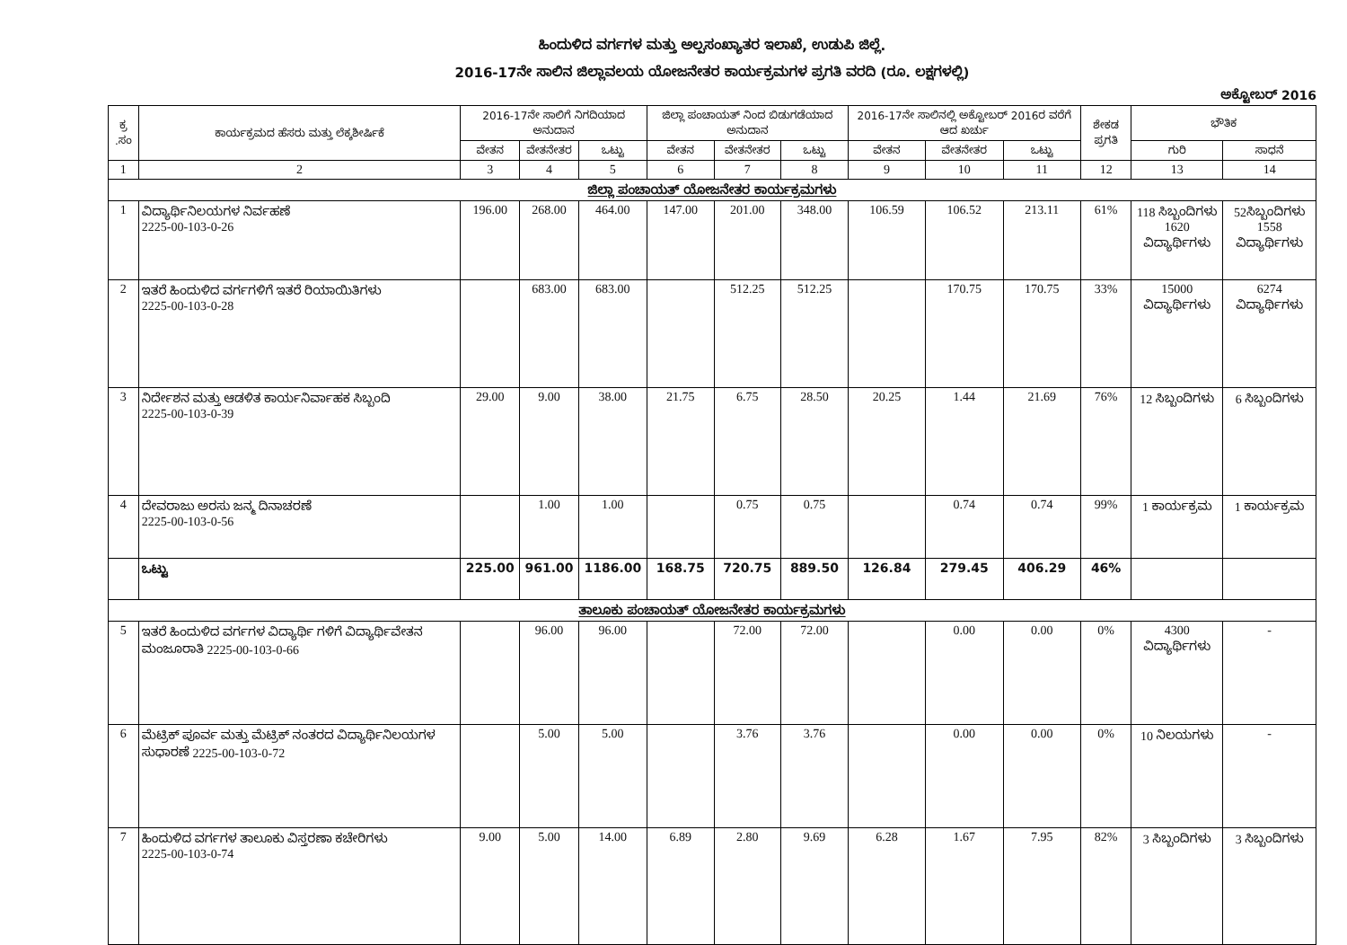ಹಿಂದುಳಿದ ವರ್ಗಗಳ ಮತ್ತು ಅಲ್ಪಸಂಖ್ಯಾತರ ಇಲಾಖೆ, ಉಡುಪಿ ಜಿಲ್ಲೆ.
2016-17ನೇ ಸಾಲಿನ ಜಿಲ್ಲಾವಲಯ ಯೋಜನೇತರ ಕಾರ್ಯಕ್ರಮಗಳ ಪ್ರಗತಿ ವರದಿ (ರೂ. ಲಕ್ಷಗಳಲ್ಲಿ)
ಅಕ್ಟೋಬರ್ 2016
| ಕ್ರ .ಸಂ | ಕಾರ್ಯಕ್ರಮದ ಹೆಸರು ಮತ್ತು ಲೆಕ್ಕಶೀರ್ಷಿಕೆ | 2016-17ನೇ ಸಾಲಿಗೆ ನಿಗದಿಯಾದ ಅನುದಾನ | | | ಜಿಲ್ಲಾ ಪಂಚಾಯತ್ ನಿಂದ ಬಿಡುಗಡೆಯಾದ ಅನುದಾನ | | | 2016-17ನೇ ಸಾಲಿನಲ್ಲಿ ಅಕ್ಟೋಬರ್ 2016ರ ವರೆಗೆ ಆದ ಖರ್ಚು | | | ಶೇಕಡ ಪ್ರಗತಿ | ಭೌತಿಕ | |
| --- | --- | --- | --- | --- | --- | --- | --- | --- | --- | --- | --- | --- | --- |
| | | ವೇತನ | ವೇತನೇತರ | ಒಟ್ಟು | ವೇತನ | ವೇತನೇತರ | ಒಟ್ಟು | ವೇತನ | ವೇತನೇತರ | ಒಟ್ಟು | | ಗುರಿ | ಸಾಧನೆ |
| 1 | 2 | 3 | 4 | 5 | 6 | 7 | 8 | 9 | 10 | 11 | 12 | 13 | 14 |
| ಜಿಲ್ಲಾ ಪಂಚಾಯತ್ ಯೋಜನೇತರ ಕಾರ್ಯಕ್ರಮಗಳು | | | | | | | | | | | | | |
| 1 | ವಿದ್ಯಾರ್ಥಿನಿಲಯಗಳ ನಿರ್ವಹಣೆ 2225-00-103-0-26 | 196.00 | 268.00 | 464.00 | 147.00 | 201.00 | 348.00 | 106.59 | 106.52 | 213.11 | 61% | 118 ಸಿಬ್ಬಂದಿಗಳು 1620 ವಿದ್ಯಾರ್ಥಿಗಳು | 52ಸಿಬ್ಬಂದಿಗಳು 1558 ವಿದ್ಯಾರ್ಥಿಗಳು |
| 2 | ಇತರೆ ಹಿಂದುಳಿದ ವರ್ಗಗಳಿಗೆ ಇತರೆ ರಿಯಾಯಿತಿಗಳು 2225-00-103-0-28 | | 683.00 | 683.00 | | 512.25 | 512.25 | | 170.75 | 170.75 | 33% | 15000 ವಿದ್ಯಾರ್ಥಿಗಳು | 6274 ವಿದ್ಯಾರ್ಥಿಗಳು |
| 3 | ನಿರ್ದೇಶನ ಮತ್ತು ಆಡಳಿತ ಕಾರ್ಯನಿರ್ವಾಹಕ ಸಿಬ್ಬಂದಿ 2225-00-103-0-39 | 29.00 | 9.00 | 38.00 | 21.75 | 6.75 | 28.50 | 20.25 | 1.44 | 21.69 | 76% | 12 ಸಿಬ್ಬಂದಿಗಳು | 6 ಸಿಬ್ಬಂದಿಗಳು |
| 4 | ದೇವರಾಜು ಅರಸು ಜನ್ಮ ದಿನಾಚರಣೆ 2225-00-103-0-56 | | 1.00 | 1.00 | | 0.75 | 0.75 | | 0.74 | 0.74 | 99% | 1 ಕಾರ್ಯಕ್ರಮ | 1 ಕಾರ್ಯಕ್ರಮ |
| | ಒಟ್ಟು | 225.00 | 961.00 | 1186.00 | 168.75 | 720.75 | 889.50 | 126.84 | 279.45 | 406.29 | 46% | | |
| ತಾಲೂಕು ಪಂಚಾಯತ್ ಯೋಜನೇತರ ಕಾರ್ಯಕ್ರಮಗಳು | | | | | | | | | | | | | |
| 5 | ಇತರೆ ಹಿಂದುಳಿದ ವರ್ಗಗಳ ವಿದ್ಯಾರ್ಥಿ ಗಳಿಗೆ ವಿದ್ಯಾರ್ಥಿವೇತನ ಮಂಜೂರಾತಿ 2225-00-103-0-66 | | 96.00 | 96.00 | | 72.00 | 72.00 | | 0.00 | 0.00 | 0% | 4300 ವಿದ್ಯಾರ್ಥಿಗಳು | - |
| 6 | ಮೆಟ್ರಿಕ್ ಪೂರ್ವ ಮತ್ತು ಮೆಟ್ರಿಕ್ ನಂತರದ ವಿದ್ಯಾರ್ಥಿನಿಲಯಗಳ ಸುಧಾರಣೆ 2225-00-103-0-72 | | 5.00 | 5.00 | | 3.76 | 3.76 | | 0.00 | 0.00 | 0% | 10 ನಿಲಯಗಳು | - |
| 7 | ಹಿಂದುಳಿದ ವರ್ಗಗಳ ತಾಲೂಕು ವಿಸ್ತರಣಾ ಕಚೇರಿಗಳು 2225-00-103-0-74 | 9.00 | 5.00 | 14.00 | 6.89 | 2.80 | 9.69 | 6.28 | 1.67 | 7.95 | 82% | 3 ಸಿಬ್ಬಂದಿಗಳು | 3 ಸಿಬ್ಬಂದಿಗಳು |